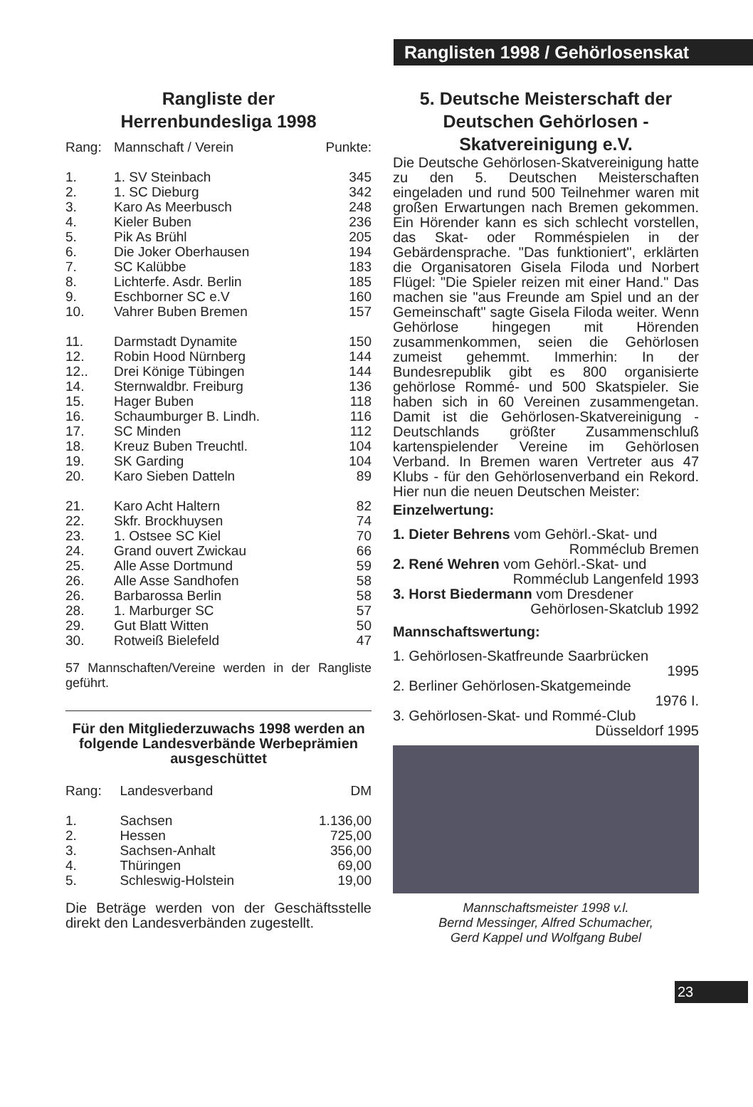Ranglisten 1998 / Gehörlosenskat
Rangliste der
Herrenbundesliga 1998
| Rang: | Mannschaft / Verein | Punkte: |
| --- | --- | --- |
| 1. | 1. SV Steinbach | 345 |
| 2. | 1. SC Dieburg | 342 |
| 3. | Karo As Meerbusch | 248 |
| 4. | Kieler Buben | 236 |
| 5. | Pik As Brühl | 205 |
| 6. | Die Joker Oberhausen | 194 |
| 7. | SC Kalübbe | 183 |
| 8. | Lichterfe. Asdr. Berlin | 185 |
| 9. | Eschborner SC e.V | 160 |
| 10. | Vahrer Buben Bremen | 157 |
| 11. | Darmstadt Dynamite | 150 |
| 12. | Robin Hood Nürnberg | 144 |
| 12.. | Drei Könige Tübingen | 144 |
| 14. | Sternwaldbr. Freiburg | 136 |
| 15. | Hager Buben | 118 |
| 16. | Schaumburger B. Lindh. | 116 |
| 17. | SC Minden | 112 |
| 18. | Kreuz Buben Treuchtl. | 104 |
| 19. | SK Garding | 104 |
| 20. | Karo Sieben Datteln | 89 |
| 21. | Karo Acht Haltern | 82 |
| 22. | Skfr. Brockhuysen | 74 |
| 23. | 1. Ostsee SC Kiel | 70 |
| 24. | Grand ouvert Zwickau | 66 |
| 25. | Alle Asse Dortmund | 59 |
| 26. | Alle Asse Sandhofen | 58 |
| 26. | Barbarossa Berlin | 58 |
| 28. | 1. Marburger SC | 57 |
| 29. | Gut Blatt Witten | 50 |
| 30. | Rotweiß Bielefeld | 47 |
57 Mannschaften/Vereine werden in der Rangliste geführt.
Für den Mitgliederzuwachs 1998 werden an folgende Landesverbände Werbeprämien ausgeschüttet
| Rang: | Landesverband | DM |
| --- | --- | --- |
| 1. | Sachsen | 1.136,00 |
| 2. | Hessen | 725,00 |
| 3. | Sachsen-Anhalt | 356,00 |
| 4. | Thüringen | 69,00 |
| 5. | Schleswig-Holstein | 19,00 |
Die Beträge werden von der Geschäftsstelle direkt den Landesverbänden zugestellt.
5. Deutsche Meisterschaft der Deutschen Gehörlosen - Skatvereinigung e.V.
Die Deutsche Gehörlosen-Skatvereinigung hatte zu den 5. Deutschen Meisterschaften eingeladen und rund 500 Teilnehmer waren mit großen Erwartungen nach Bremen gekommen. Ein Hörender kann es sich schlecht vorstellen, das Skat- oder Romméspielen in der Gebärdensprache. "Das funktioniert", erklärten die Organisatoren Gisela Filoda und Norbert Flügel: "Die Spieler reizen mit einer Hand." Das machen sie "aus Freunde am Spiel und an der Gemeinschaft" sagte Gisela Filoda weiter. Wenn Gehörlose hingegen mit Hörenden zusammenkommen, seien die Gehörlosen zumeist gehemmt. Immerhin: In der Bundesrepublik gibt es 800 organisierte gehörlose Rommé- und 500 Skatspieler. Sie haben sich in 60 Vereinen zusammengetan. Damit ist die Gehörlosen-Skatvereinigung -Deutschlands größter Zusammenschluß kartenspielender Vereine im Gehörlosen Verband. In Bremen waren Vertreter aus 47 Klubs - für den Gehörlosenverband ein Rekord. Hier nun die neuen Deutschen Meister:
Einzelwertung:
1. Dieter Behrens vom Gehörl.-Skat- und
Romméclub Bremen
2. René Wehren vom Gehörl.-Skat- und
Romméclub Langenfeld 1993
3. Horst Biedermann vom Dresdener
Gehörlosen-Skatclub 1992
Mannschaftswertung:
1. Gehörlosen-Skatfreunde Saarbrücken
1995
2. Berliner Gehörlosen-Skatgemeinde
1976 I.
3. Gehörlosen-Skat- und Rommé-Club
Düsseldorf 1995
Mannschaftsmeister 1998 v.l.
Bernd Messinger, Alfred Schumacher,
Gerd Kappel und Wolfgang Bubel
23